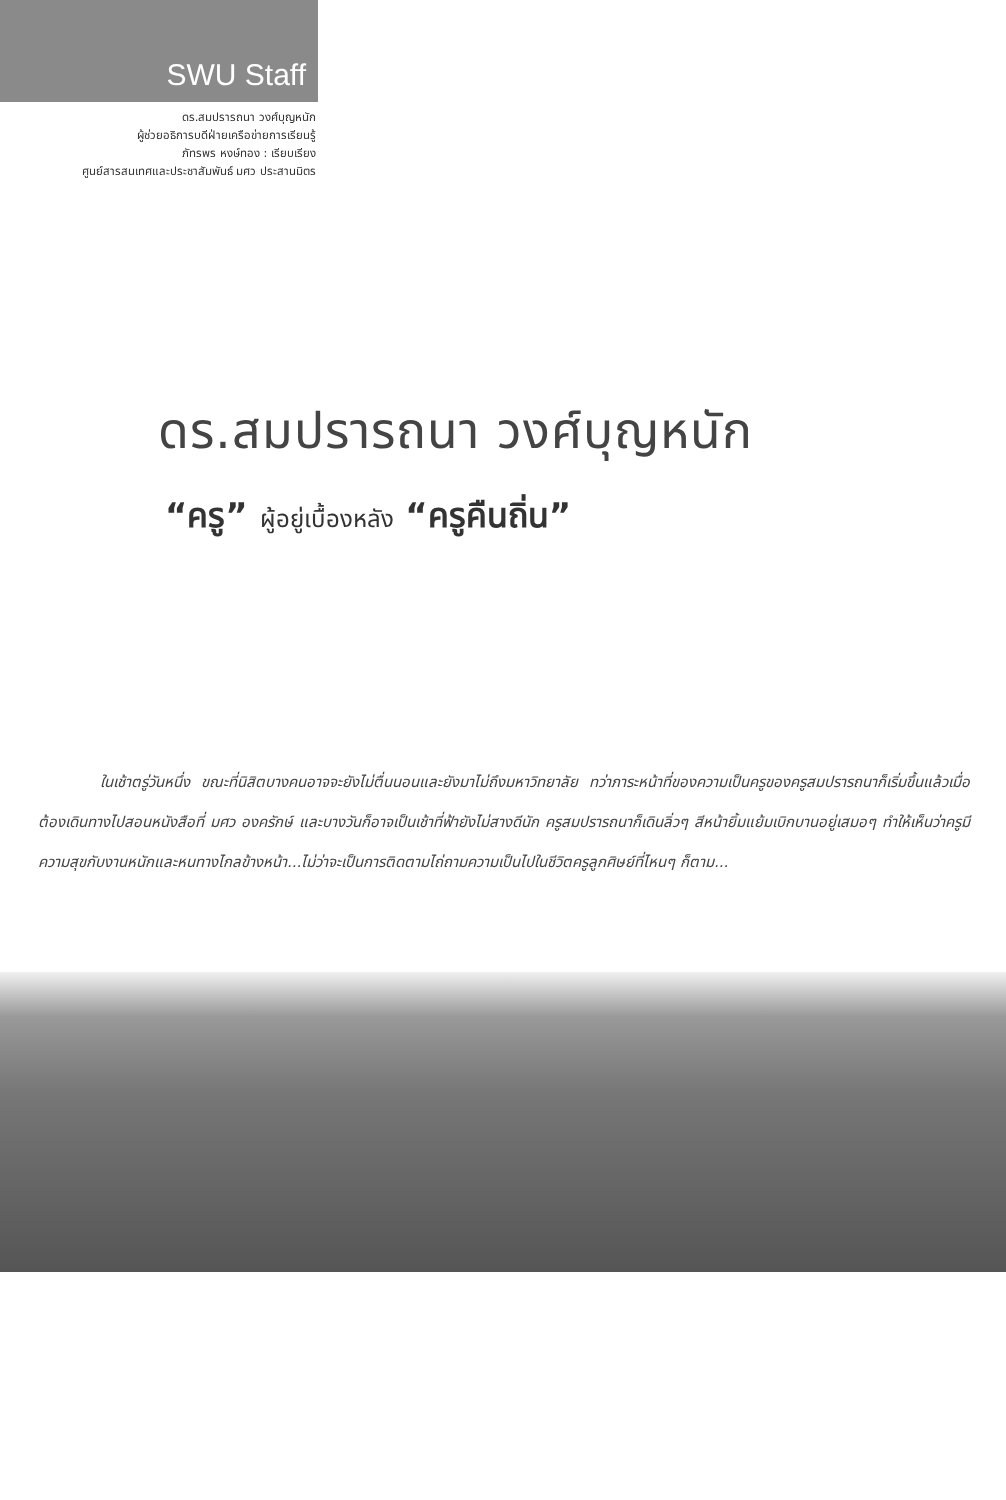SWU Staff
ดร.สมปรารถนา วงศ์บุญหนัก
ผู้ช่วยอธิการบดีฝ่ายเครือข่ายการเรียนรู้
ภัทรพร หงษ์ทอง : เรียบเรียง
ศูนย์สารสนเทศและประชาสัมพันธ์ มศว ประสานมิตร
ดร.สมปรารถนา วงศ์บุญหนัก
“ครู” ผู้อยู่เบื้องหลัง “ครูคืนถิ่น”
ในเช้าตรู่วันหนึ่ง ขณะที่นิสิตบางคนอาจจะยังไม่ตื่นนอนและยังมาไม่ถึงมหาวิทยาลัย ทว่าภาระหน้าที่ของความเป็นครูของครูสมปรารถนาก็เริ่มขึ้นแล้วเมื่อต้องเดินทางไปสอนหนังสือที่ มศว องครักษ์ และบางวันก็อาจเป็นเช้าที่ฟ้ายังไม่สางดีนัก ครูสมปรารถนาก็เดินลิ่วๆ สีหน้ายิ้มแย้มเบิกบานอยู่เสมอๆ ทำให้เห็นว่าครูมีความสุขกับงานหนักและหนทางไกลข้างหน้า...ไม่ว่าจะเป็นการติดตามไถ่ถามความเป็นไปในชีวิตครูลูกศิษย์ที่ไหนๆ ก็ตาม...